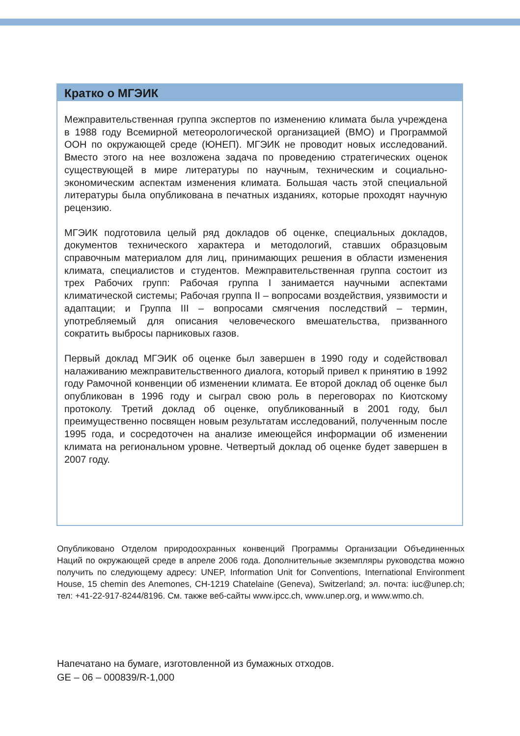Кратко о МГЭИК
Межправительственная группа экспертов по изменению климата была учреждена в 1988 году Всемирной метеорологической организацией (ВМО) и Программой ООН по окружающей среде (ЮНЕП). МГЭИК не проводит новых исследований. Вместо этого на нее возложена задача по проведению стратегических оценок существующей в мире литературы по научным, техническим и социально-экономическим аспектам изменения климата. Большая часть этой специальной литературы была опубликована в печатных изданиях, которые проходят научную рецензию.
МГЭИК подготовила целый ряд докладов об оценке, специальных докладов, документов технического характера и методологий, ставших образцовым справочным материалом для лиц, принимающих решения в области изменения климата, специалистов и студентов. Межправительственная группа состоит из трех Рабочих групп: Рабочая группа I занимается научными аспектами климатической системы; Рабочая группа II – вопросами воздействия, уязвимости и адаптации; и Группа III – вопросами смягчения последствий – термин, употребляемый для описания человеческого вмешательства, призванного сократить выбросы парниковых газов.
Первый доклад МГЭИК об оценке был завершен в 1990 году и содействовал налаживанию межправительственного диалога, который привел к принятию в 1992 году Рамочной конвенции об изменении климата. Ее второй доклад об оценке был опубликован в 1996 году и сыграл свою роль в переговорах по Киотскому протоколу. Третий доклад об оценке, опубликованный в 2001 году, был преимущественно посвящен новым результатам исследований, полученным после 1995 года, и сосредоточен на анализе имеющейся информации об изменении климата на региональном уровне. Четвертый доклад об оценке будет завершен в 2007 году.
Опубликовано Отделом природоохранных конвенций Программы Организации Объединенных Наций по окружающей среде в апреле 2006 года. Дополнительные экземпляры руководства можно получить по следующему адресу: UNEP, Information Unit for Conventions, International Environment House, 15 chemin des Anemones, CH-1219 Chatelaine (Geneva), Switzerland; эл. почта: iuc@unep.ch; тел: +41-22-917-8244/8196. См. также веб-сайты www.ipcc.ch, www.unep.org, и www.wmo.ch.
Напечатано на бумаге, изготовленной из бумажных отходов.
GE – 06 – 000839/R-1,000